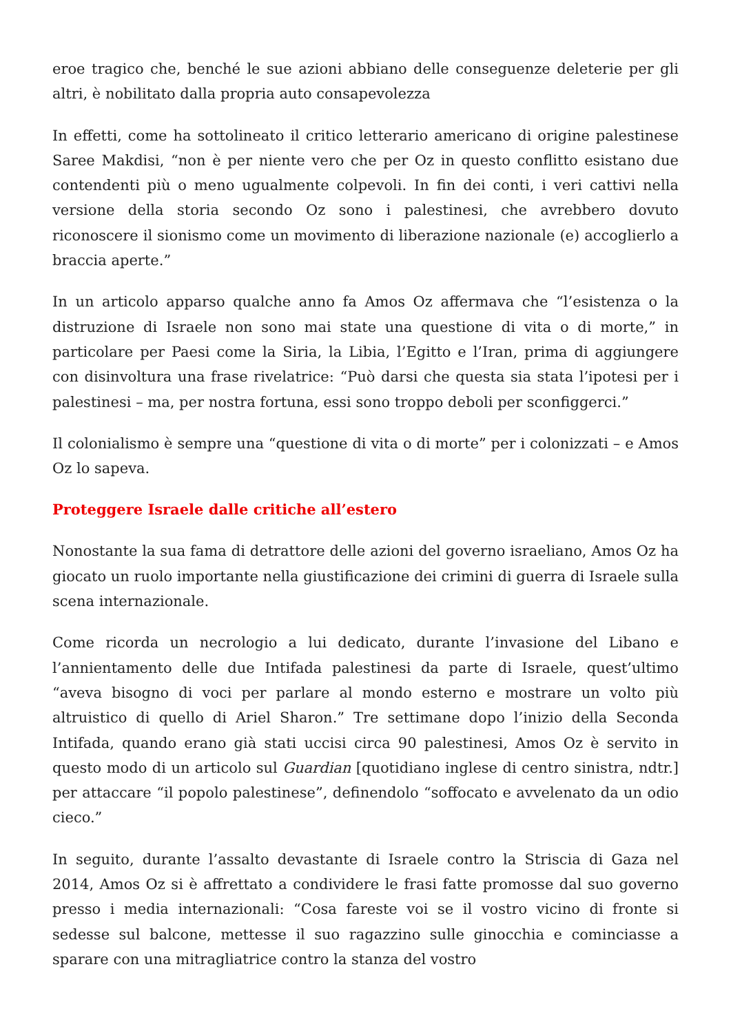eroe tragico che, benché le sue azioni abbiano delle conseguenze deleterie per gli altri, è nobilitato dalla propria auto consapevolezza
In effetti, come ha sottolineato il critico letterario americano di origine palestinese Saree Makdisi, “non è per niente vero che per Oz in questo conflitto esistano due contendenti più o meno ugualmente colpevoli. In fin dei conti, i veri cattivi nella versione della storia secondo Oz sono i palestinesi, che avrebbero dovuto riconoscere il sionismo come un movimento di liberazione nazionale (e) accoglierlo a braccia aperte.”
In un articolo apparso qualche anno fa Amos Oz affermava che “l’esistenza o la distruzione di Israele non sono mai state una questione di vita o di morte,” in particolare per Paesi come la Siria, la Libia, l’Egitto e l’Iran, prima di aggiungere con disinvoltura una frase rivelatrice: “Può darsi che questa sia stata l’ipotesi per i palestinesi – ma, per nostra fortuna, essi sono troppo deboli per sconfiggerci.”
Il colonialismo è sempre una “questione di vita o di morte” per i colonizzati – e Amos Oz lo sapeva.
Proteggere Israele dalle critiche all’estero
Nonostante la sua fama di detrattore delle azioni del governo israeliano, Amos Oz ha giocato un ruolo importante nella giustificazione dei crimini di guerra di Israele sulla scena internazionale.
Come ricorda un necrologio a lui dedicato, durante l’invasione del Libano e l’annientamento delle due Intifada palestinesi da parte di Israele, quest’ultimo “aveva bisogno di voci per parlare al mondo esterno e mostrare un volto più altruistico di quello di Ariel Sharon.” Tre settimane dopo l’inizio della Seconda Intifada, quando erano già stati uccisi circa 90 palestinesi, Amos Oz è servito in questo modo di un articolo sul Guardian [quotidiano inglese di centro sinistra, ndtr.] per attaccare “il popolo palestinese”, definendolo “soffocato e avvelenato da un odio cieco.”
In seguito, durante l’assalto devastante di Israele contro la Striscia di Gaza nel 2014, Amos Oz si è affrettato a condividere le frasi fatte promosse dal suo governo presso i media internazionali: “Cosa fareste voi se il vostro vicino di fronte si sedesse sul balcone, mettesse il suo ragazzino sulle ginocchia e cominciasse a sparare con una mitragliatrice contro la stanza del vostro